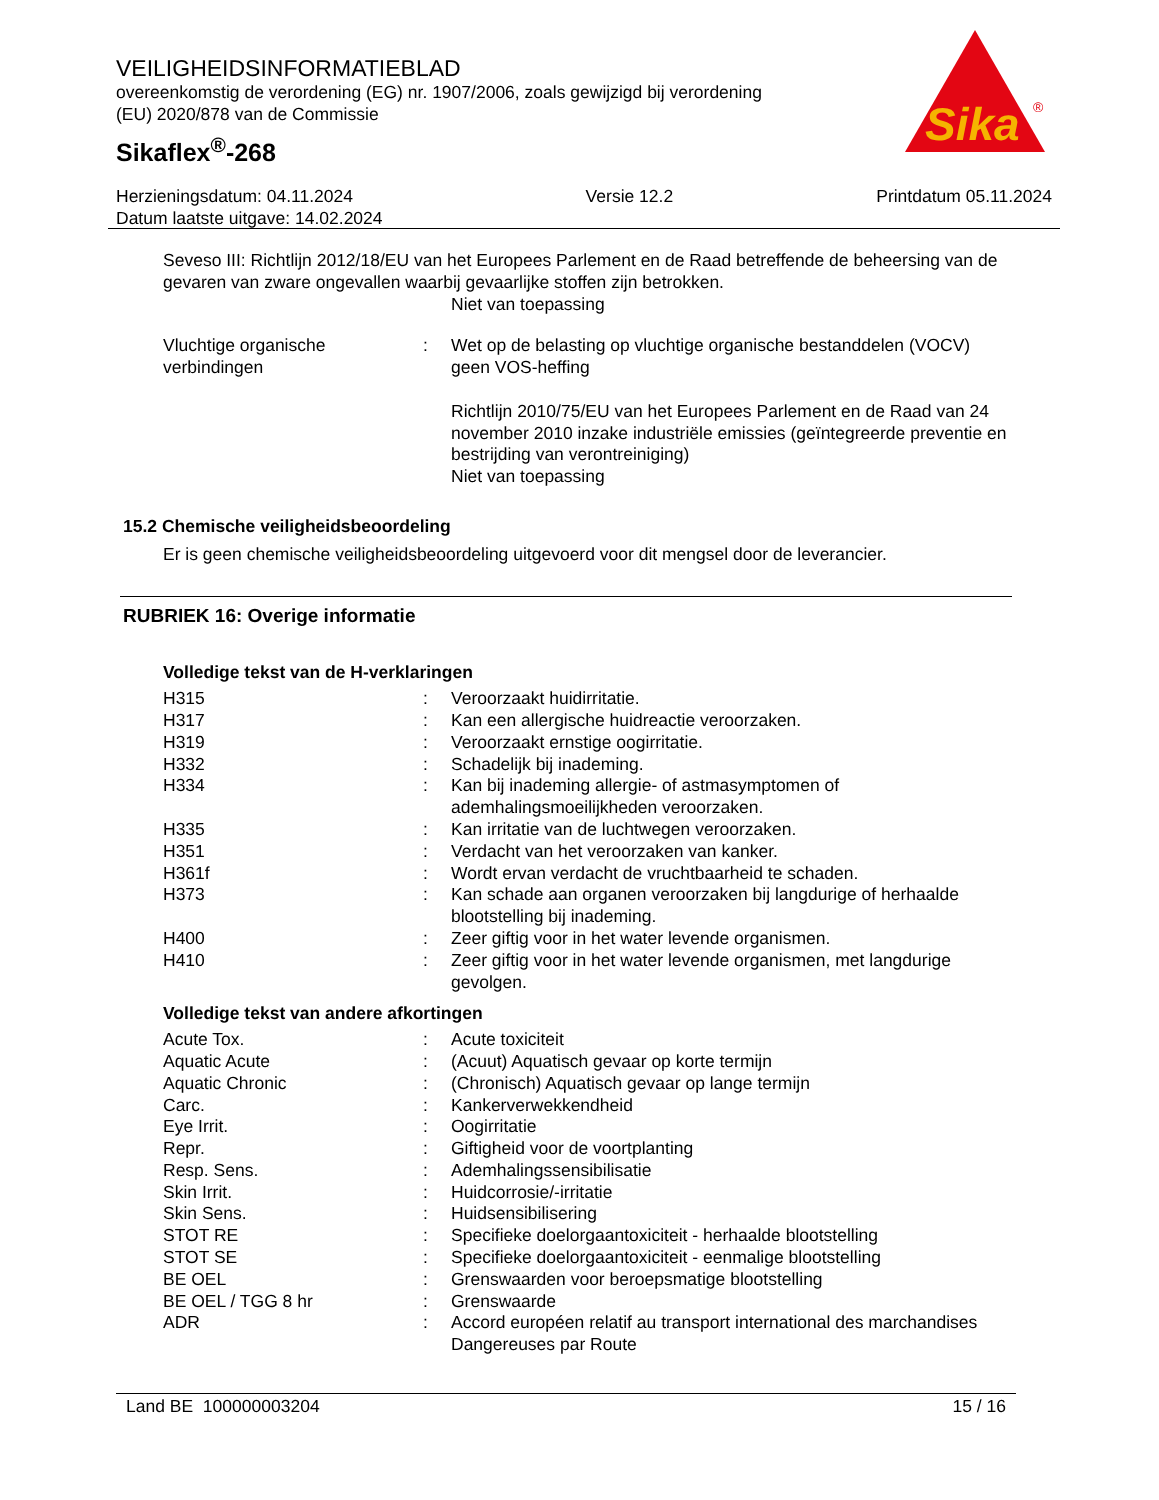VEILIGHEIDSINFORMATIEBLAD
overeenkomstig de verordening (EG) nr. 1907/2006, zoals gewijzigd bij verordening (EU) 2020/878 van de Commissie
Sikaflex<sup>®</sup>-268
Sika
®
Herzieningsdatum: 04.11.2024
Datum laatste uitgave: 14.02.2024
Versie 12.2 Printdatum 05.11.2024
Seveso III: Richtlijn 2012/18/EU van het Europees Parlement en de Raad betreffende de beheersing van de gevaren van zware ongevallen waarbij gevaarlijke stoffen zijn betrokken.
Niet van toepassing
| Vluchtige organische verbindingen | : | Wet op de belasting op vluchtige organische bestanddelen (VOCV) geen VOS-heffing Richtlijn 2010/75/EU van het Europees Parlement en de Raad van 24 november 2010 inzake industriële emissies (geïntegreerde preventie en bestrijding van verontreiniging) Niet van toepassing |
15.2 Chemische veiligheidsbeoordeling
Er is geen chemische veiligheidsbeoordeling uitgevoerd voor dit mengsel door de leverancier.
RUBRIEK 16: Overige informatie
Volledige tekst van de H-verklaringen
| H315 | : | Veroorzaakt huidirritatie. |
| H317 | : | Kan een allergische huidreactie veroorzaken. |
| H319 | : | Veroorzaakt ernstige oogirritatie. |
| H332 | : | Schadelijk bij inademing. |
| H334 | : | Kan bij inademing allergie- of astmasymptomen of ademhalingsmoeilijkheden veroorzaken. |
| H335 | : | Kan irritatie van de luchtwegen veroorzaken. |
| H351 | : | Verdacht van het veroorzaken van kanker. |
| H361f | : | Wordt ervan verdacht de vruchtbaarheid te schaden. |
| H373 | : | Kan schade aan organen veroorzaken bij langdurige of herhaalde blootstelling bij inademing. |
| H400 | : | Zeer giftig voor in het water levende organismen. |
| H410 | : | Zeer giftig voor in het water levende organismen, met langdurige gevolgen. |
Volledige tekst van andere afkortingen
| Acute Tox. | : | Acute toxiciteit |
| Aquatic Acute | : | (Acuut) Aquatisch gevaar op korte termijn |
| Aquatic Chronic | : | (Chronisch) Aquatisch gevaar op lange termijn |
| Carc. | : | Kankerverwekkendheid |
| Eye Irrit. | : | Oogirritatie |
| Repr. | : | Giftigheid voor de voortplanting |
| Resp. Sens. | : | Ademhalingssensibilisatie |
| Skin Irrit. | : | Huidcorrosie/-irritatie |
| Skin Sens. | : | Huidsensibilisering |
| STOT RE | : | Specifieke doelorgaantoxiciteit - herhaalde blootstelling |
| STOT SE | : | Specifieke doelorgaantoxiciteit - eenmalige blootstelling |
| BE OEL | : | Grenswaarden voor beroepsmatige blootstelling |
| BE OEL / TGG 8 hr | : | Grenswaarde |
| ADR | : | Accord européen relatif au transport international des marchandises Dangereuses par Route |
Land BE 100000003204 15 / 16